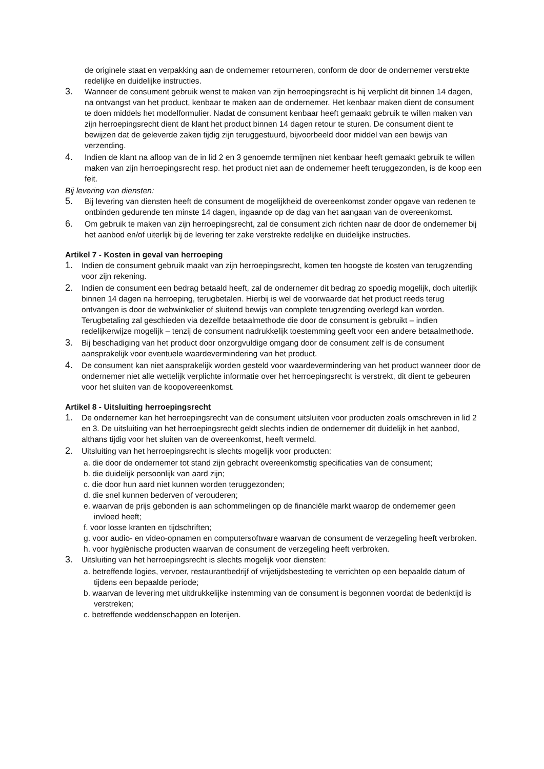de originele staat en verpakking aan de ondernemer retourneren, conform de door de ondernemer verstrekte redelijke en duidelijke instructies.
3. Wanneer de consument gebruik wenst te maken van zijn herroepingsrecht is hij verplicht dit binnen 14 dagen, na ontvangst van het product, kenbaar te maken aan de ondernemer. Het kenbaar maken dient de consument te doen middels het modelformulier. Nadat de consument kenbaar heeft gemaakt gebruik te willen maken van zijn herroepingsrecht dient de klant het product binnen 14 dagen retour te sturen. De consument dient te bewijzen dat de geleverde zaken tijdig zijn teruggestuurd, bijvoorbeeld door middel van een bewijs van verzending.
4. Indien de klant na afloop van de in lid 2 en 3 genoemde termijnen niet kenbaar heeft gemaakt gebruik te willen maken van zijn herroepingsrecht resp. het product niet aan de ondernemer heeft teruggezonden, is de koop een feit.
Bij levering van diensten:
5. Bij levering van diensten heeft de consument de mogelijkheid de overeenkomst zonder opgave van redenen te ontbinden gedurende ten minste 14 dagen, ingaande op de dag van het aangaan van de overeenkomst.
6. Om gebruik te maken van zijn herroepingsrecht, zal de consument zich richten naar de door de ondernemer bij het aanbod en/of uiterlijk bij de levering ter zake verstrekte redelijke en duidelijke instructies.
Artikel 7 - Kosten in geval van herroeping
1. Indien de consument gebruik maakt van zijn herroepingsrecht, komen ten hoogste de kosten van terugzending voor zijn rekening.
2. Indien de consument een bedrag betaald heeft, zal de ondernemer dit bedrag zo spoedig mogelijk, doch uiterlijk binnen 14 dagen na herroeping, terugbetalen. Hierbij is wel de voorwaarde dat het product reeds terug ontvangen is door de webwinkelier of sluitend bewijs van complete terugzending overlegd kan worden. Terugbetaling zal geschieden via dezelfde betaalmethode die door de consument is gebruikt – indien redelijkerwijze mogelijk – tenzij de consument nadrukkelijk toestemming geeft voor een andere betaalmethode.
3. Bij beschadiging van het product door onzorgvuldige omgang door de consument zelf is de consument aansprakelijk voor eventuele waardevermindering van het product.
4. De consument kan niet aansprakelijk worden gesteld voor waardevermindering van het product wanneer door de ondernemer niet alle wettelijk verplichte informatie over het herroepingsrecht is verstrekt, dit dient te gebeuren voor het sluiten van de koopovereenkomst.
Artikel 8 - Uitsluiting herroepingsrecht
1. De ondernemer kan het herroepingsrecht van de consument uitsluiten voor producten zoals omschreven in lid 2 en 3. De uitsluiting van het herroepingsrecht geldt slechts indien de ondernemer dit duidelijk in het aanbod, althans tijdig voor het sluiten van de overeenkomst, heeft vermeld.
2. Uitsluiting van het herroepingsrecht is slechts mogelijk voor producten:
a. die door de ondernemer tot stand zijn gebracht overeenkomstig specificaties van de consument;
b. die duidelijk persoonlijk van aard zijn;
c. die door hun aard niet kunnen worden teruggezonden;
d. die snel kunnen bederven of verouderen;
e. waarvan de prijs gebonden is aan schommelingen op de financiële markt waarop de ondernemer geen invloed heeft;
f. voor losse kranten en tijdschriften;
g. voor audio- en video-opnamen en computersoftware waarvan de consument de verzegeling heeft verbroken.
h. voor hygiënische producten waarvan de consument de verzegeling heeft verbroken.
3. Uitsluiting van het herroepingsrecht is slechts mogelijk voor diensten:
a. betreffende logies, vervoer, restaurantbedrijf of vrijetijdsbesteding te verrichten op een bepaalde datum of tijdens een bepaalde periode;
b. waarvan de levering met uitdrukkelijke instemming van de consument is begonnen voordat de bedenktijd is verstreken;
c. betreffende weddenschappen en loterijen.